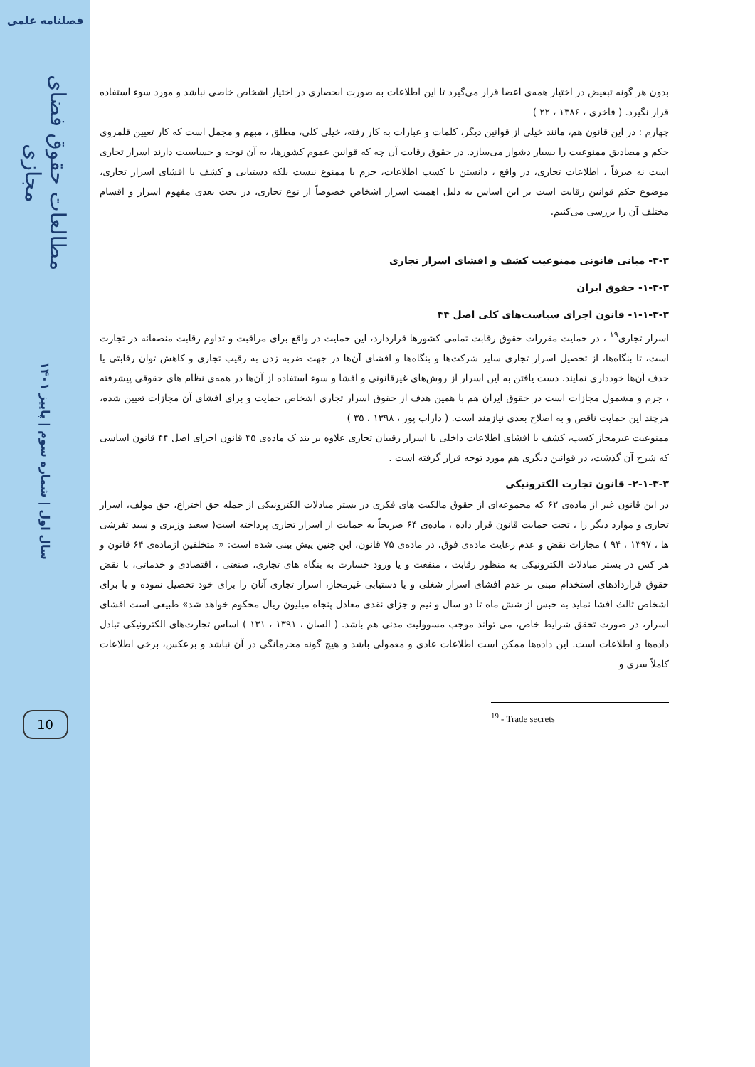فصلنامه علمی
مطالعات حقوق فضای مجازی
سال اول | شماره سوم | پاییز ۱۴۰۱
10
بدون هر گونه تبعیض در اختیار همه‌ی اعضا قرار می‌گیرد تا این اطلاعات به صورت انحصاری در اختیار اشخاص خاصی نباشد و مورد سوء استفاده قرار نگیرد. ( فاخری ، ۱۳۸۶ ، ۲۲ )
چهارم : در این قانون هم، مانند خیلی از قوانین دیگر، کلمات و عبارات به کار رفته، خیلی کلی، مطلق ، مبهم و مجمل است که کار تعیین قلمروی حکم و مصادیق ممنوعیت را بسیار دشوار می‌سازد. در حقوق رقابت آن چه که قوانین عموم کشورها، به آن توجه و حساسیت دارند اسرار تجاری است نه صرفاً ، اطلاعات تجاری، در واقع ، دانستن یا کسب اطلاعات، جرم یا ممنوع نیست بلکه دستیابی و کشف یا افشای اسرار تجاری، موضوع حکم قوانین رقابت است بر این اساس به دلیل اهمیت اسرار اشخاص خصوصاً از نوع تجاری، در بحث بعدی مفهوم اسرار و اقسام مختلف آن را بررسی می‌کنیم.
۳-۳- مبانی قانونی ممنوعیت کشف و افشای اسرار تجاری
۱-۳-۳- حقوق ایران
۱-۱-۳-۳- قانون اجرای سیاست‌های کلی اصل ۴۴
اسرار تجاری<sup>۱۹</sup> ، در حمایت مقررات حقوق رقابت تمامی کشورها قراردارد، این حمایت در واقع برای مراقبت و تداوم رقابت منصفانه در تجارت است، تا بنگاه‌ها، از تحصیل اسرار تجاری سایر شرکت‌ها و بنگاه‌ها و افشای آن‌ها در جهت ضربه زدن به رقیب تجاری و کاهش توان رقابتی یا حذف آن‌ها خودداری نمایند. دست یافتن به این اسرار از روش‌های غیرقانونی و افشا و سوء استفاده از آن‌ها در همه‌ی نظام های حقوقی پیشرفته ، جرم و مشمول مجازات است در حقوق ایران هم با همین هدف از حقوق اسرار تجاری اشخاص حمایت و برای افشای آن مجازات تعیین شده، هرچند این حمایت ناقص و به اصلاح بعدی نیازمند است. ( داراب پور ، ۱۳۹۸ ، ۳۵ )
ممنوعیت غیرمجاز کسب، کشف یا افشای اطلاعات داخلی یا اسرار رقیبان تجاری علاوه بر بند ک ماده‌ی ۴۵ قانون اجرای اصل ۴۴ قانون اساسی که شرح آن گذشت، در قوانین دیگری هم مورد توجه قرار گرفته است .
۲-۱-۳-۳- قانون تجارت الکترونیکی
در این قانون غیر از ماده‌ی ۶۲ که مجموعه‌ای از حقوق مالکیت های فکری در بستر مبادلات الکترونیکی از جمله حق اختراع، حق مولف، اسرار تجاری و موارد دیگر را ، تحت حمایت قانون قرار داده ، ماده‌ی ۶۴ صریحاً به حمایت از اسرار تجاری پرداخته است( سعید وزیری و سید تفرشی ها ، ۱۳۹۷ ، ۹۴ ) مجازات نقض و عدم رعایت ماده‌ی فوق، در ماده‌ی ۷۵ قانون، این چنین پیش بینی شده است: « متخلفین ازماده‌ی ۶۴ قانون و هر کس در بستر مبادلات الکترونیکی به منظور رقابت ، منفعت و یا ورود خسارت به بنگاه های تجاری، صنعتی ، اقتصادی و خدماتی، با نقض حقوق قراردادهای استخدام مبنی بر عدم افشای اسرار شغلی و یا دستیابی غیرمجاز، اسرار تجاری آنان را برای خود تحصیل نموده و یا برای اشخاص ثالث افشا نماید به حبس از شش ماه تا دو سال و نیم و جزای نقدی معادل پنجاه میلیون ریال محکوم خواهد شد» طبیعی است افشای اسرار، در صورت تحقق شرایط خاص، می تواند موجب مسوولیت مدنی هم باشد. ( السان ، ۱۳۹۱ ، ۱۳۱ ) اساس تجارت‌های الکترونیکی تبادل داده‌ها و اطلاعات است. این داده‌ها ممکن است اطلاعات عادی و معمولی باشد و هیچ گونه محرمانگی در آن نباشد و برعکس، برخی اطلاعات کاملاً سری و
<sup>19</sup> - Trade secrets